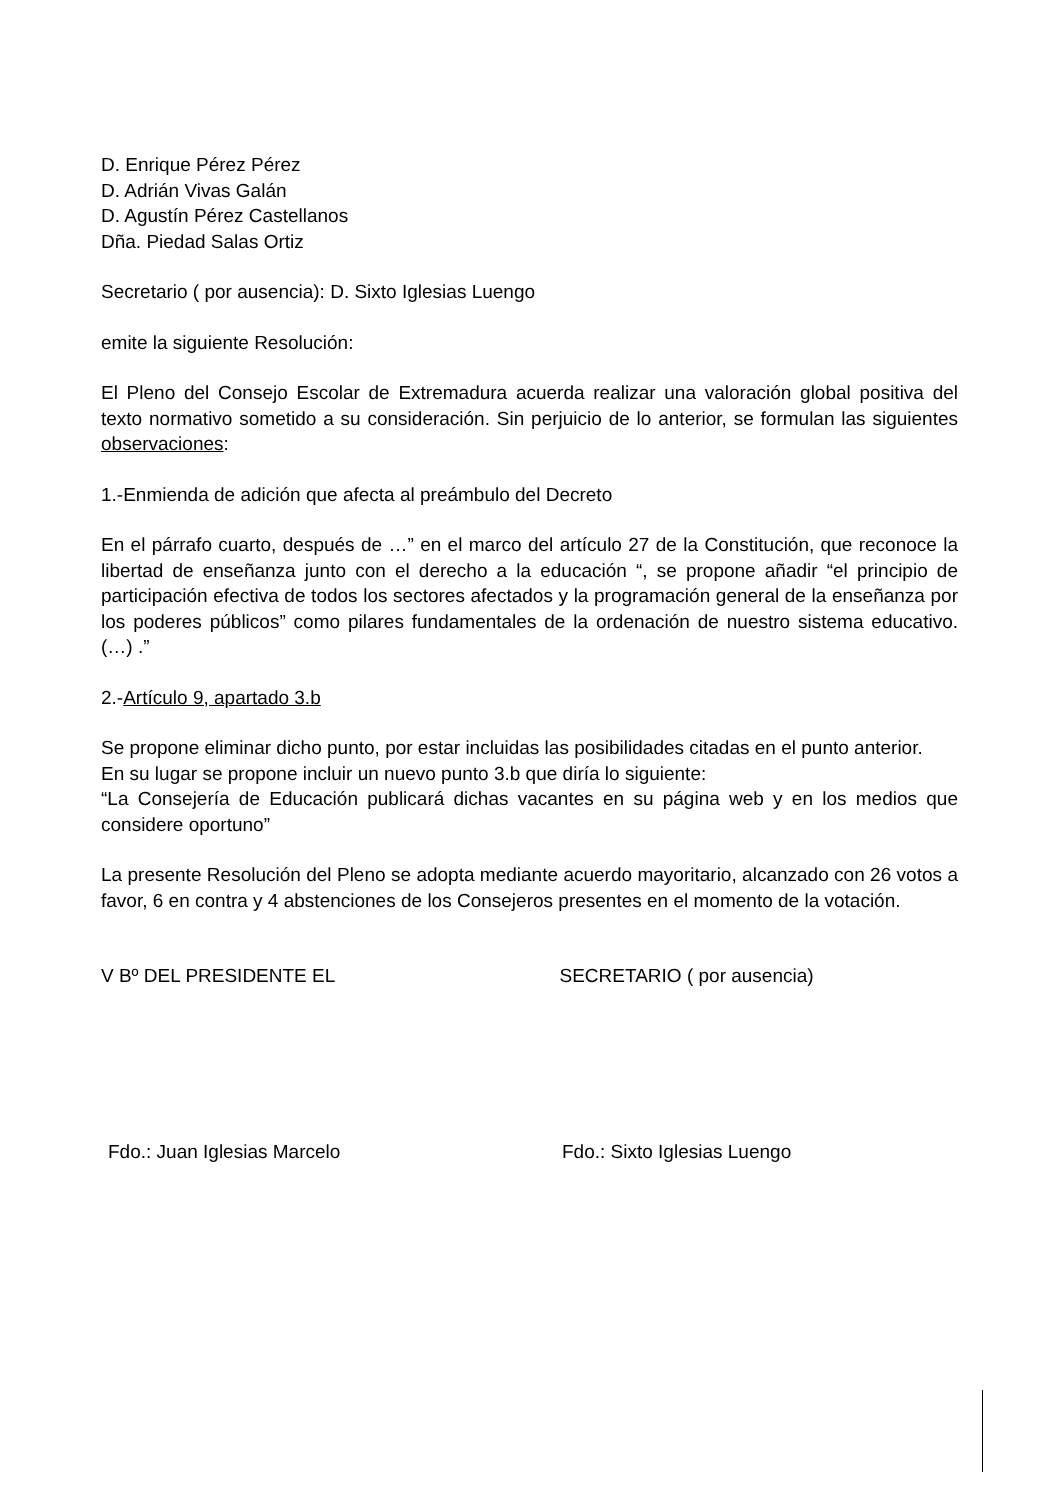D. Enrique Pérez Pérez
D. Adrián Vivas Galán
D. Agustín Pérez Castellanos
Dña. Piedad Salas Ortiz
Secretario ( por ausencia): D. Sixto Iglesias Luengo
emite la siguiente Resolución:
El Pleno del Consejo Escolar de Extremadura acuerda realizar una valoración global positiva del texto normativo sometido a su consideración. Sin perjuicio de lo anterior, se formulan las siguientes observaciones:
1.-Enmienda de adición que afecta al preámbulo del Decreto
En el párrafo cuarto, después de …” en el marco del artículo 27 de la Constitución, que reconoce la libertad de enseñanza junto con el derecho a la educación “, se propone añadir “el principio de participación efectiva de todos los sectores afectados y la programación general de la enseñanza por los poderes públicos” como pilares fundamentales de la ordenación de nuestro sistema educativo. (…) .”
2.-Artículo 9, apartado 3.b
Se propone eliminar dicho punto, por estar incluidas las posibilidades citadas en el punto anterior.
En su lugar se propone incluir un nuevo punto 3.b que diría lo siguiente:
“La Consejería de Educación publicará dichas vacantes en su página web y en los medios que considere oportuno”
La presente Resolución del Pleno se adopta mediante acuerdo mayoritario, alcanzado con 26 votos a favor, 6 en contra y 4 abstenciones de los Consejeros presentes en el momento de la votación.
V Bº DEL PRESIDENTE EL SECRETARIO ( por ausencia)
Fdo.: Juan Iglesias Marcelo Fdo.: Sixto Iglesias Luengo